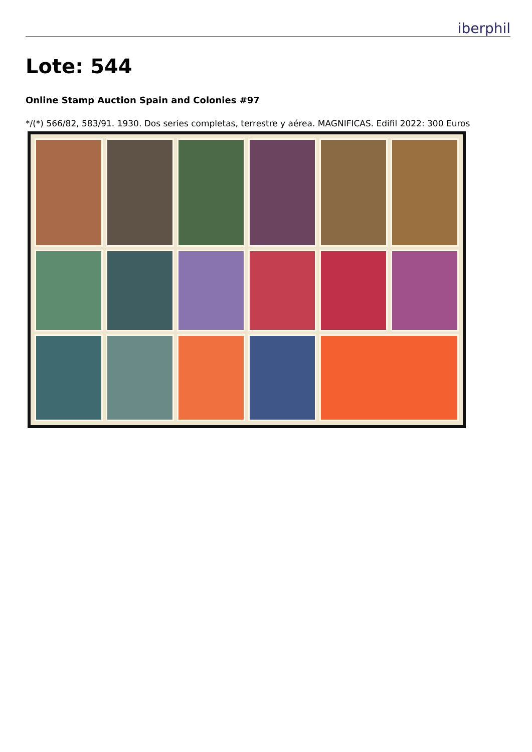iberphil
Lote: 544
Online Stamp Auction Spain and Colonies #97
*/(*) 566/82, 583/91. 1930. Dos series completas, terrestre y aérea. MAGNIFICAS. Edifil 2022: 300 Euros